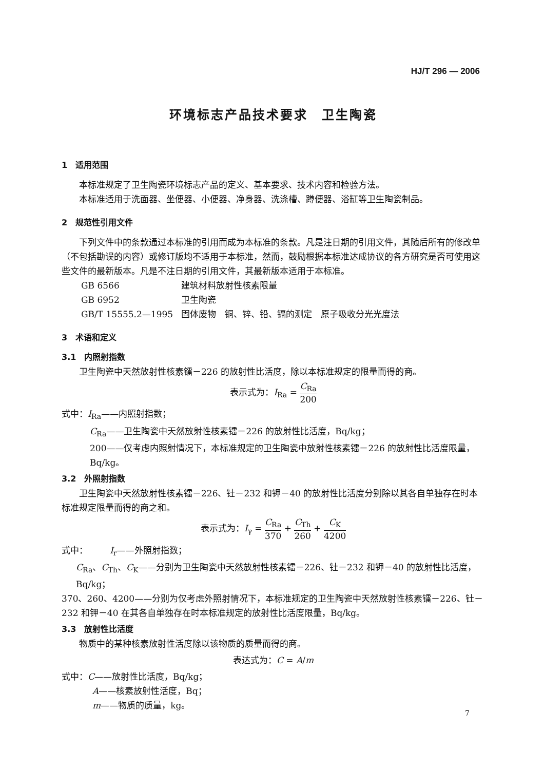HJ/T 296 — 2006
环境标志产品技术要求　卫生陶瓷
1　适用范围
本标准规定了卫生陶瓷环境标志产品的定义、基本要求、技术内容和检验方法。
本标准适用于洗面器、坐便器、小便器、净身器、洗涤槽、蹲便器、浴缸等卫生陶瓷制品。
2　规范性引用文件
下列文件中的条款通过本标准的引用而成为本标准的条款。凡是注日期的引用文件，其随后所有的修改单（不包括勘误的内容）或修订版均不适用于本标准，然而，鼓励根据本标准达成协议的各方研究是否可使用这些文件的最新版本。凡是不注日期的引用文件，其最新版本适用于本标准。
GB 6566 建筑材料放射性核素限量
GB 6952 卫生陶瓷
GB/T 15555.2—1995 固体废物　铜、锌、铅、镉的测定　原子吸收分光光度法
3　术语和定义
3.1　内照射指数
卫生陶瓷中天然放射性核素镭－226 的放射性比活度，除以本标准规定的限量而得的商。
表示式为：I<sub>Ra</sub> = C<sub>Ra</sub> 200
式中：I<sub>Ra</sub>——内照射指数；
C<sub>Ra</sub>——卫生陶瓷中天然放射性核素镭－226 的放射性比活度，Bq/kg；
200——仅考虑内照射情况下，本标准规定的卫生陶瓷中放射性核素镭－226 的放射性比活度限量，Bq/kg。
3.2　外照射指数
卫生陶瓷中天然放射性核素镭－226、钍－232 和钾－40 的放射性比活度分别除以其各自单独存在时本标准规定限量而得的商之和。
表示式为：I<sub>γ</sub> = C<sub>Ra</sub> 370 + C<sub>Th</sub> 260 + C<sub>K</sub> 4200
式中：　　　I<sub>r</sub>——外照射指数；
C<sub>Ra</sub>、C<sub>Th</sub>、C<sub>K</sub>——分别为卫生陶瓷中天然放射性核素镭－226、钍－232 和钾－40 的放射性比活度，Bq/kg；
370、260、4200——分别为仅考虑外照射情况下，本标准规定的卫生陶瓷中天然放射性核素镭－226、钍－232 和钾－40 在其各自单独存在时本标准规定的放射性比活度限量，Bq/kg。
3.3　放射性比活度
物质中的某种核素放射性活度除以该物质的质量而得的商。
表达式为：C = A/m
式中：C——放射性比活度，Bq/kg；
A——核素放射性活度，Bq；
m——物质的质量，kg。
7